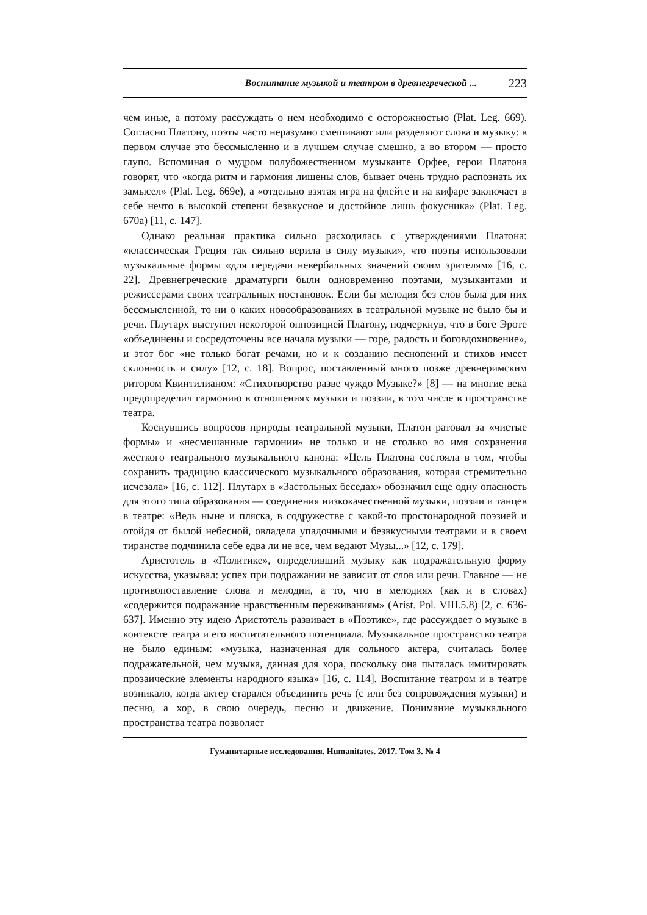Воспитание музыкой и театром в древнегреческой ... 223
чем иные, а потому рассуждать о нем необходимо с осторожностью (Plat. Leg. 669). Согласно Платону, поэты часто неразумно смешивают или разделяют слова и музыку: в первом случае это бессмысленно и в лучшем случае смешно, а во втором — просто глупо. Вспоминая о мудром полубожественном музыканте Орфее, герои Платона говорят, что «когда ритм и гармония лишены слов, бывает очень трудно распознать их замысел» (Plat. Leg. 669e), а «отдельно взятая игра на флейте и на кифаре заключает в себе нечто в высокой степени безвкусное и достойное лишь фокусника» (Plat. Leg. 670a) [11, с. 147].
Однако реальная практика сильно расходилась с утверждениями Платона: «классическая Греция так сильно верила в силу музыки», что поэты использовали музыкальные формы «для передачи невербальных значений своим зрителям» [16, с. 22]. Древнегреческие драматурги были одновременно поэтами, музыкантами и режиссерами своих театральных постановок. Если бы мелодия без слов была для них бессмысленной, то ни о каких новообразованиях в театральной музыке не было бы и речи. Плутарх выступил некоторой оппозицией Платону, подчеркнув, что в боге Эроте «объединены и сосредоточены все начала музыки — горе, радость и боговдохновение», и этот бог «не только богат речами, но и к созданию песнопений и стихов имеет склонность и силу» [12, с. 18]. Вопрос, поставленный много позже древнеримским ритором Квинтилианом: «Стихотворство разве чуждо Музыке?» [8] — на многие века предопределил гармонию в отношениях музыки и поэзии, в том числе в пространстве театра.
Коснувшись вопросов природы театральной музыки, Платон ратовал за «чистые формы» и «несмешанные гармонии» не только и не столько во имя сохранения жесткого театрального музыкального канона: «Цель Платона состояла в том, чтобы сохранить традицию классического музыкального образования, которая стремительно исчезала» [16, с. 112]. Плутарх в «Застольных беседах» обозначил еще одну опасность для этого типа образования — соединения низкокачественной музыки, поэзии и танцев в театре: «Ведь ныне и пляска, в содружестве с какой-то простонародной поэзией и отойдя от былой небесной, овладела упадочными и безвкусными театрами и в своем тиранстве подчинила себе едва ли не все, чем ведают Музы...» [12, с. 179].
Аристотель в «Политике», определивший музыку как подражательную форму искусства, указывал: успех при подражании не зависит от слов или речи. Главное — не противопоставление слова и мелодии, а то, что в мелодиях (как и в словах) «содержится подражание нравственным переживаниям» (Arist. Pol. VIII.5.8) [2, с. 636-637]. Именно эту идею Аристотель развивает в «Поэтике», где рассуждает о музыке в контексте театра и его воспитательного потенциала. Музыкальное пространство театра не было единым: «музыка, назначенная для сольного актера, считалась более подражательной, чем музыка, данная для хора, поскольку она пыталась имитировать прозаические элементы народного языка» [16, с. 114]. Воспитание театром и в театре возникало, когда актер старался объединить речь (с или без сопровождения музыки) и песню, а хор, в свою очередь, песню и движение. Понимание музыкального пространства театра позволяет
Гуманитарные исследования. Humanitates. 2017. Том 3. № 4